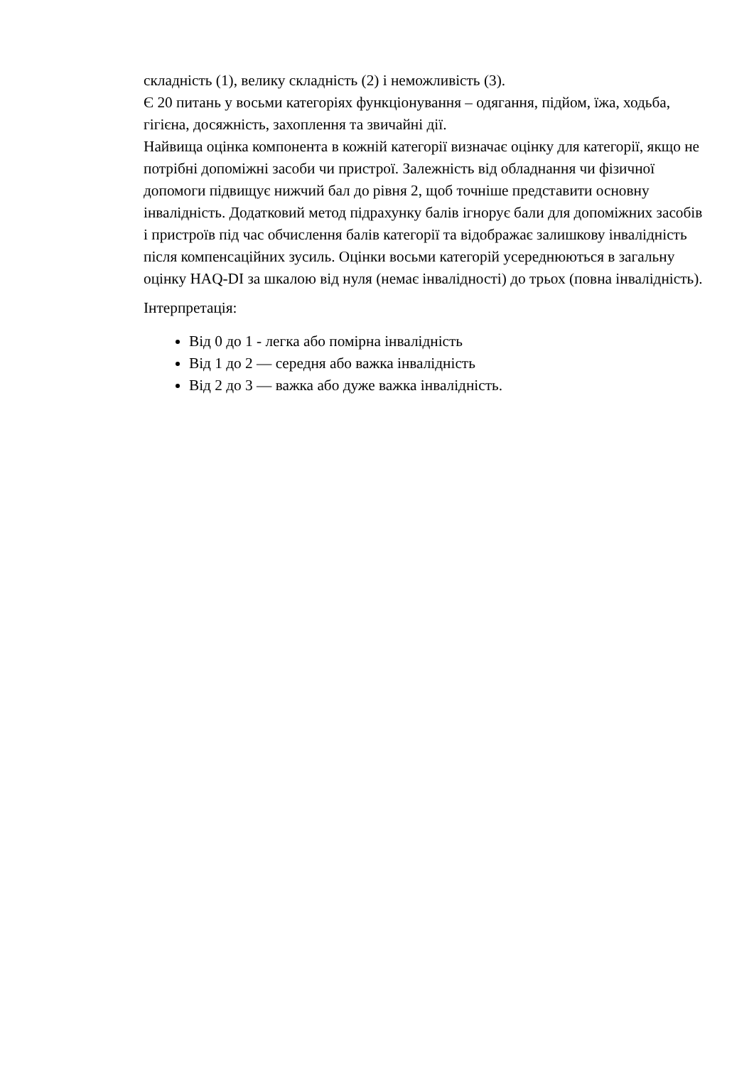складність (1), велику складність (2) і неможливість (3).
Є 20 питань у восьми категоріях функціонування – одягання, підйом, їжа, ходьба, гігієна, досяжність, захоплення та звичайні дії.
Найвища оцінка компонента в кожній категорії визначає оцінку для категорії, якщо не потрібні допоміжні засоби чи пристрої. Залежність від обладнання чи фізичної допомоги підвищує нижчий бал до рівня 2, щоб точніше представити основну інвалідність. Додатковий метод підрахунку балів ігнорує бали для допоміжних засобів і пристроїв під час обчислення балів категорії та відображає залишкову інвалідність після компенсаційних зусиль. Оцінки восьми категорій усереднюються в загальну оцінку HAQ-DI за шкалою від нуля (немає інвалідності) до трьох (повна інвалідність).
Інтерпретація:
Від 0 до 1 - легка або помірна інвалідність
Від 1 до 2 — середня або важка інвалідність
Від 2 до 3 — важка або дуже важка інвалідність.